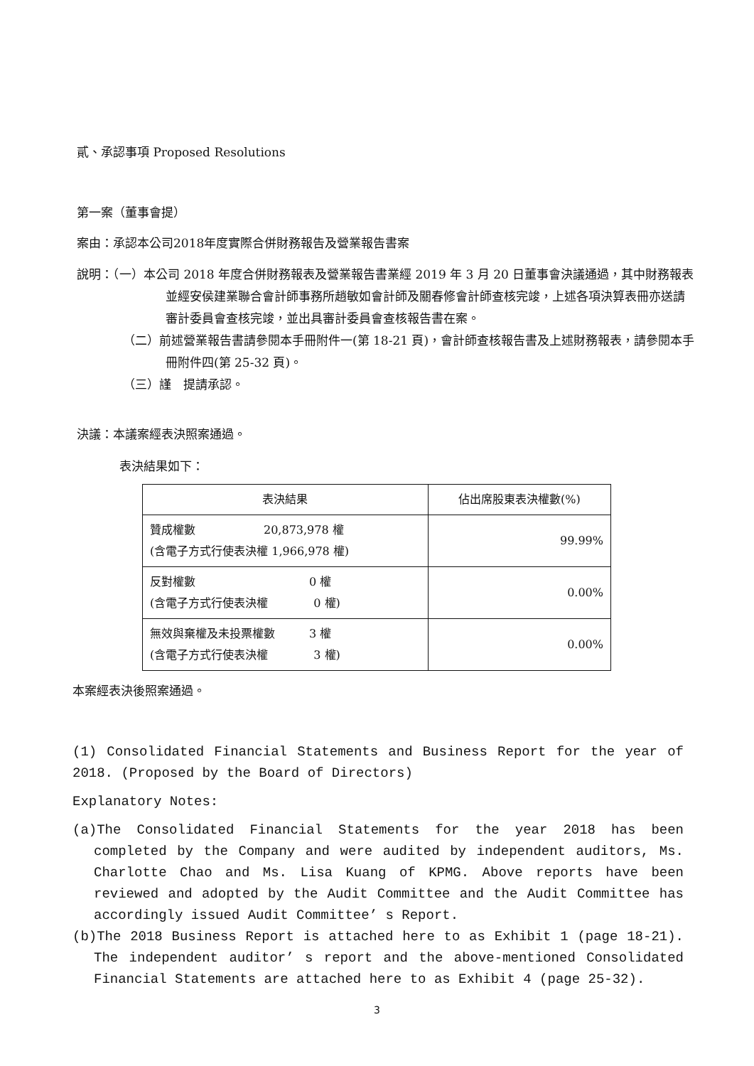貳、承認事項 Proposed Resolutions
第一案（董事會提）
案由：承認本公司2018年度實際合併財務報告及營業報告書案
說明：（一）本公司 2018 年度合併財務報表及營業報告書業經 2019 年 3 月 20 日董事會決議通過，其中財務報表並經安侯建業聯合會計師事務所趙敏如會計師及關春修會計師查核完竣，上述各項決算表冊亦送請審計委員會查核完竣，並出具審計委員會查核報告書在案。
（二）前述營業報告書請參閱本手冊附件一(第 18-21 頁)，會計師查核報告書及上述財務報表，請參閱本手冊附件四(第 25-32 頁)。
（三）謹　提請承認。
決議：本議案經表決照案通過。
表決結果如下：
| 表決結果 | 佔出席股東表決權數(%) |
| --- | --- |
| 贊成權數 20,873,978 權 (含電子方式行使表決權 1,966,978 權) | 99.99% |
| 反對權數 0 權 (含電子方式行使表決權 0 權) | 0.00% |
| 無效與棄權及未投票權數 3 權 (含電子方式行使表決權 3 權) | 0.00% |
本案經表決後照案通過。
(1) Consolidated Financial Statements and Business Report for the year of 2018. (Proposed by the Board of Directors)
Explanatory Notes:
(a)The Consolidated Financial Statements for the year 2018 has been completed by the Company and were audited by independent auditors, Ms. Charlotte Chao and Ms. Lisa Kuang of KPMG. Above reports have been reviewed and adopted by the Audit Committee and the Audit Committee has accordingly issued Audit Committee’ s Report.
(b)The 2018 Business Report is attached here to as Exhibit 1 (page 18-21). The independent auditor’ s report and the above-mentioned Consolidated Financial Statements are attached here to as Exhibit 4 (page 25-32).
3